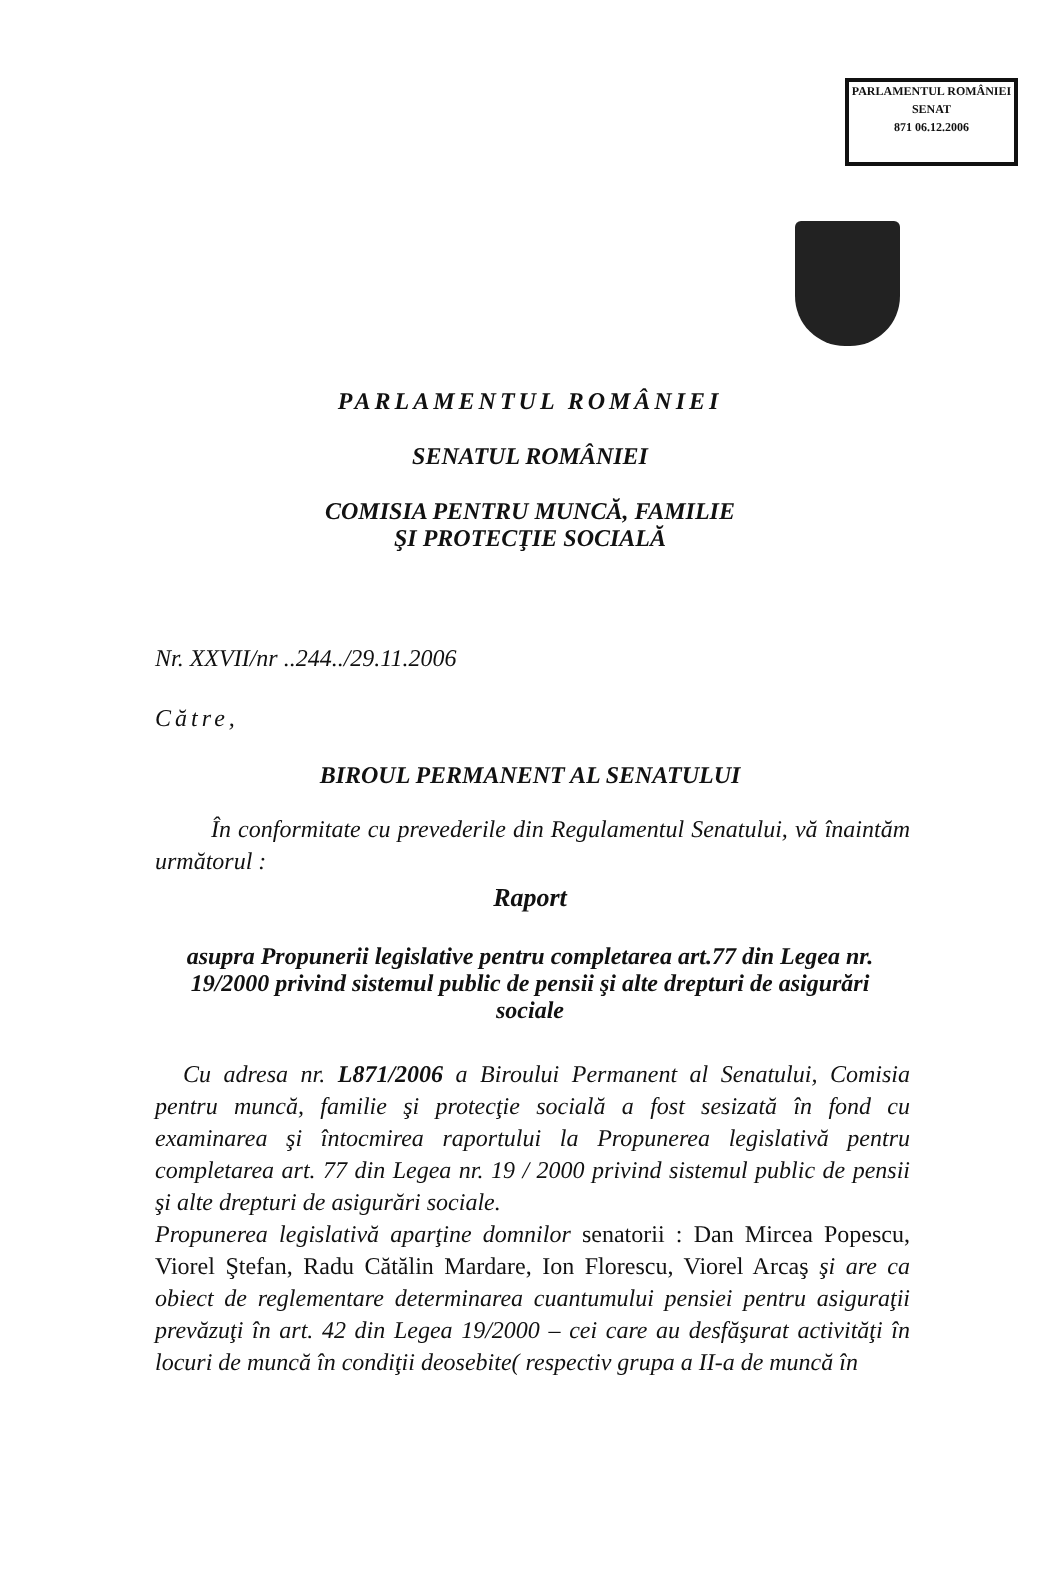PARLAMENTUL ROMÂNIEI
SENAT
871 06.12.2006
PARLAMENTUL ROMÂNIEI
SENATUL ROMÂNIEI
COMISIA PENTRU MUNCĂ, FAMILIE
ŞI PROTECŢIE SOCIALĂ
Nr. XXVII/nr ..244../29.11.2006
Către,
BIROUL PERMANENT AL SENATULUI
În conformitate cu prevederile din Regulamentul Senatului, vă înaintăm următorul :
Raport
asupra Propunerii legislative pentru completarea art.77 din Legea nr. 19/2000 privind sistemul public de pensii şi alte drepturi de asigurări sociale
Cu adresa nr. L871/2006 a Biroului Permanent al Senatului, Comisia pentru muncă, familie şi protecţie socială a fost sesizată în fond cu examinarea şi întocmirea raportului la Propunerea legislativă pentru completarea art. 77 din Legea nr. 19 / 2000 privind sistemul public de pensii şi alte drepturi de asigurări sociale.
Propunerea legislativă aparţine domnilor senatorii : Dan Mircea Popescu, Viorel Ştefan, Radu Cătălin Mardare, Ion Florescu, Viorel Arcaş şi are ca obiect de reglementare determinarea cuantumului pensiei pentru asiguraţii prevăzuţi în art. 42 din Legea 19/2000 – cei care au desfăşurat activităţi în locuri de muncă în condiţii deosebite( respectiv grupa a II-a de muncă în